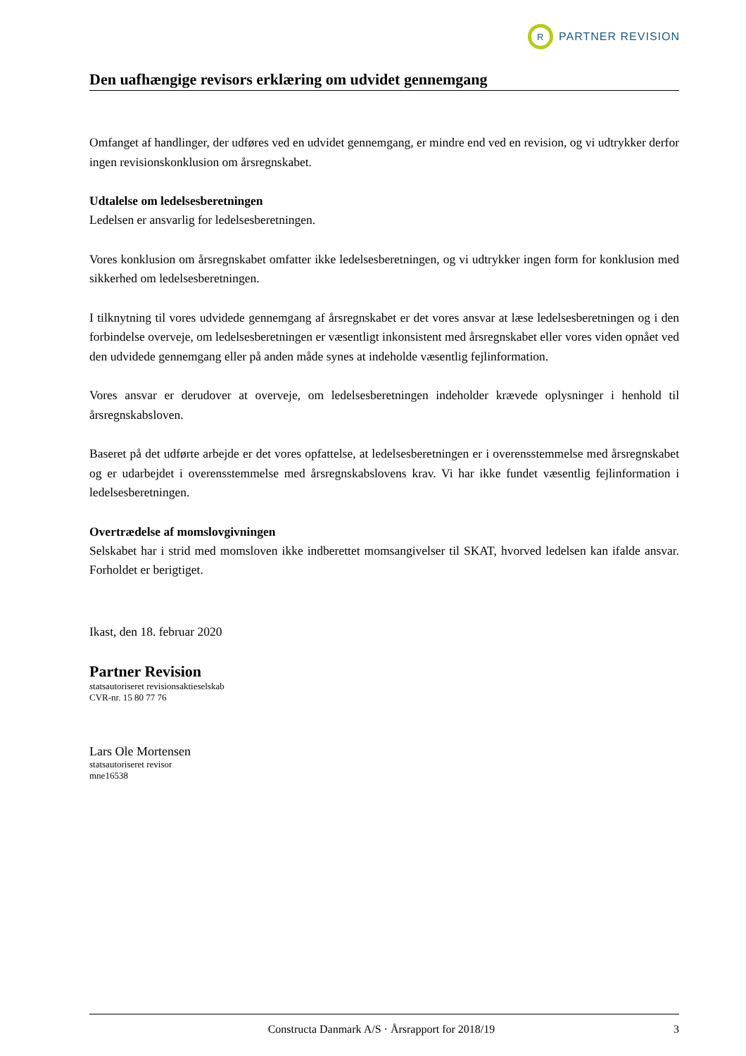R
PARTNER REVISION
Den uafhængige revisors erklæring om udvidet gennemgang
Omfanget af handlinger, der udføres ved en udvidet gennemgang, er mindre end ved en revision, og vi udtrykker derfor ingen revisionskonklusion om årsregnskabet.
Udtalelse om ledelsesberetningen
Ledelsen er ansvarlig for ledelsesberetningen.
Vores konklusion om årsregnskabet omfatter ikke ledelsesberetningen, og vi udtrykker ingen form for konklusion med sikkerhed om ledelsesberetningen.
I tilknytning til vores udvidede gennemgang af årsregnskabet er det vores ansvar at læse ledelsesberetningen og i den forbindelse overveje, om ledelsesberetningen er væsentligt inkonsistent med årsregnskabet eller vores viden opnået ved den udvidede gennemgang eller på anden måde synes at indeholde væsentlig fejlinformation.
Vores ansvar er derudover at overveje, om ledelsesberetningen indeholder krævede oplysninger i henhold til årsregnskabsloven.
Baseret på det udførte arbejde er det vores opfattelse, at ledelsesberetningen er i overensstemmelse med årsregnskabet og er udarbejdet i overensstemmelse med årsregnskabslovens krav. Vi har ikke fundet væsentlig fejlinformation i ledelsesberetningen.
Overtrædelse af momslovgivningen
Selskabet har i strid med momsloven ikke indberettet momsangivelser til SKAT, hvorved ledelsen kan ifalde ansvar. Forholdet er berigtiget.
Ikast, den 18. februar 2020
Partner Revision
statsautoriseret revisionsaktieselskab
CVR-nr. 15 80 77 76
Lars Ole Mortensen
statsautoriseret revisor
mne16538
Constructa Danmark A/S · Årsrapport for 2018/19 3